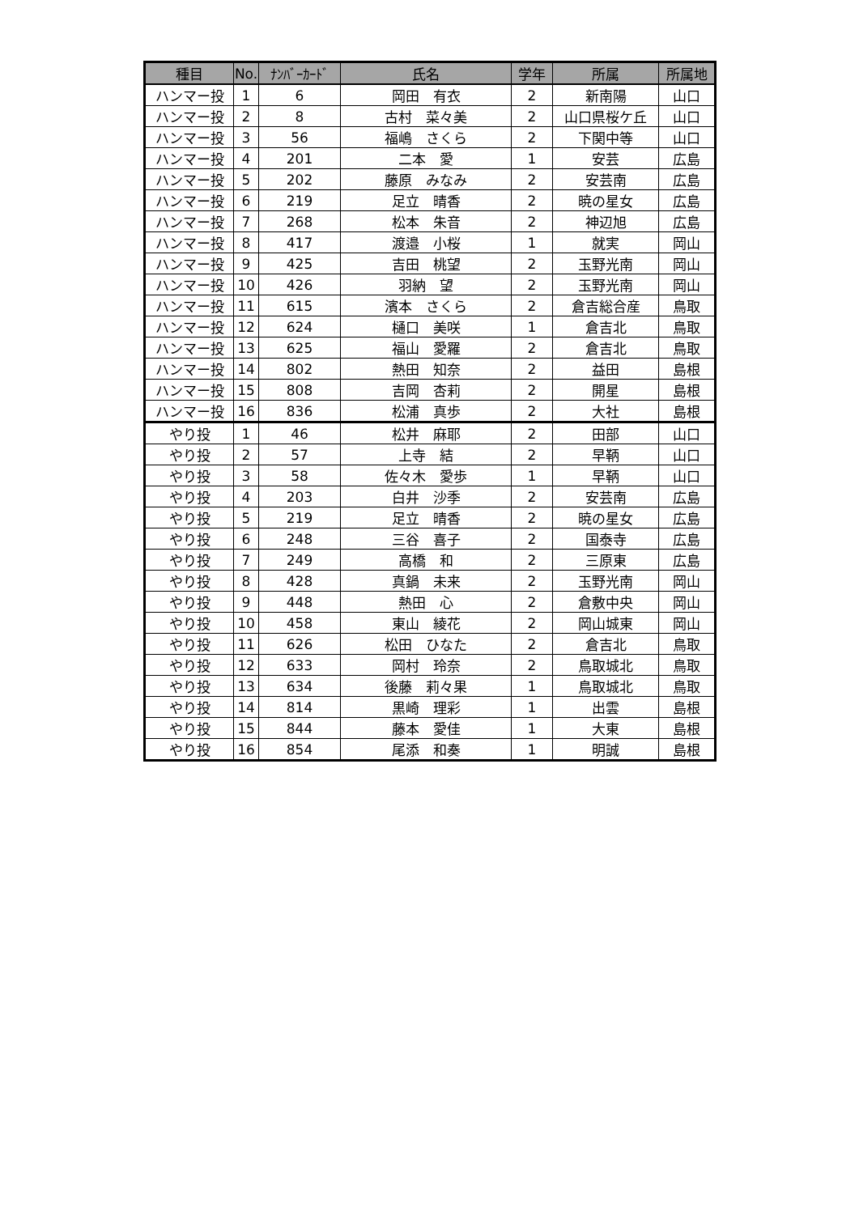| 種目 | No. | ﾅﾝﾊﾞｰｶｰﾄﾞ | 氏名 | 学年 | 所属 | 所属地 |
| --- | --- | --- | --- | --- | --- | --- |
| ハンマー投 | 1 | 6 | 岡田 有衣 | 2 | 新南陽 | 山口 |
| ハンマー投 | 2 | 8 | 古村 菜々美 | 2 | 山口県桜ケ丘 | 山口 |
| ハンマー投 | 3 | 56 | 福嶋 さくら | 2 | 下関中等 | 山口 |
| ハンマー投 | 4 | 201 | 二本 愛 | 1 | 安芸 | 広島 |
| ハンマー投 | 5 | 202 | 藤原 みなみ | 2 | 安芸南 | 広島 |
| ハンマー投 | 6 | 219 | 足立 晴香 | 2 | 暁の星女 | 広島 |
| ハンマー投 | 7 | 268 | 松本 朱音 | 2 | 神辺旭 | 広島 |
| ハンマー投 | 8 | 417 | 渡邉 小桜 | 1 | 就実 | 岡山 |
| ハンマー投 | 9 | 425 | 吉田 桃望 | 2 | 玉野光南 | 岡山 |
| ハンマー投 | 10 | 426 | 羽納 望 | 2 | 玉野光南 | 岡山 |
| ハンマー投 | 11 | 615 | 濱本 さくら | 2 | 倉吉総合産 | 鳥取 |
| ハンマー投 | 12 | 624 | 樋口 美咲 | 1 | 倉吉北 | 鳥取 |
| ハンマー投 | 13 | 625 | 福山 愛羅 | 2 | 倉吉北 | 鳥取 |
| ハンマー投 | 14 | 802 | 熱田 知奈 | 2 | 益田 | 島根 |
| ハンマー投 | 15 | 808 | 吉岡 杏莉 | 2 | 開星 | 島根 |
| ハンマー投 | 16 | 836 | 松浦 真歩 | 2 | 大社 | 島根 |
| やり投 | 1 | 46 | 松井 麻耶 | 2 | 田部 | 山口 |
| やり投 | 2 | 57 | 上寺 結 | 2 | 早鞆 | 山口 |
| やり投 | 3 | 58 | 佐々木 愛歩 | 1 | 早鞆 | 山口 |
| やり投 | 4 | 203 | 白井 沙季 | 2 | 安芸南 | 広島 |
| やり投 | 5 | 219 | 足立 晴香 | 2 | 暁の星女 | 広島 |
| やり投 | 6 | 248 | 三谷 喜子 | 2 | 国泰寺 | 広島 |
| やり投 | 7 | 249 | 高橋 和 | 2 | 三原東 | 広島 |
| やり投 | 8 | 428 | 真鍋 未来 | 2 | 玉野光南 | 岡山 |
| やり投 | 9 | 448 | 熱田 心 | 2 | 倉敷中央 | 岡山 |
| やり投 | 10 | 458 | 東山 綾花 | 2 | 岡山城東 | 岡山 |
| やり投 | 11 | 626 | 松田 ひなた | 2 | 倉吉北 | 鳥取 |
| やり投 | 12 | 633 | 岡村 玲奈 | 2 | 鳥取城北 | 鳥取 |
| やり投 | 13 | 634 | 後藤 莉々果 | 1 | 鳥取城北 | 鳥取 |
| やり投 | 14 | 814 | 黒崎 理彩 | 1 | 出雲 | 島根 |
| やり投 | 15 | 844 | 藤本 愛佳 | 1 | 大東 | 島根 |
| やり投 | 16 | 854 | 尾添 和奏 | 1 | 明誠 | 島根 |